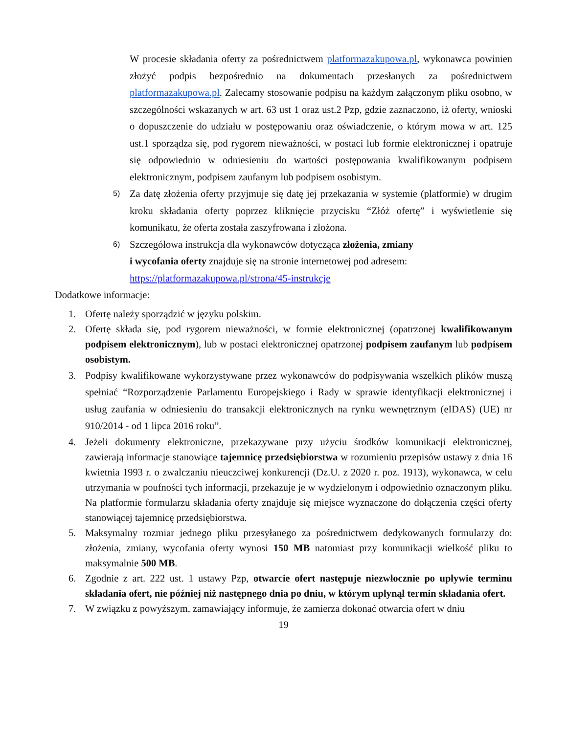W procesie składania oferty za pośrednictwem platformazakupowa.pl, wykonawca powinien złożyć podpis bezpośrednio na dokumentach przesłanych za pośrednictwem platformazakupowa.pl. Zalecamy stosowanie podpisu na każdym załączonym pliku osobno, w szczególności wskazanych w art. 63 ust 1 oraz ust.2 Pzp, gdzie zaznaczono, iż oferty, wnioski o dopuszczenie do udziału w postępowaniu oraz oświadczenie, o którym mowa w art. 125 ust.1 sporządza się, pod rygorem nieważności, w postaci lub formie elektronicznej i opatruje się odpowiednio w odniesieniu do wartości postępowania kwalifikowanym podpisem elektronicznym, podpisem zaufanym lub podpisem osobistym.
5)
Za datę złożenia oferty przyjmuje się datę jej przekazania w systemie (platformie) w drugim kroku składania oferty poprzez kliknięcie przycisku “Złóż ofertę” i wyświetlenie się komunikatu, że oferta została zaszyfrowana i złożona.
6)
Szczegółowa instrukcja dla wykonawców dotycząca złożenia, zmiany
i wycofania oferty znajduje się na stronie internetowej pod adresem:
https://platformazakupowa.pl/strona/45-instrukcje
Dodatkowe informacje:
1. Ofertę należy sporządzić w języku polskim.
2. Ofertę składa się, pod rygorem nieważności, w formie elektronicznej (opatrzonej kwalifikowanym podpisem elektronicznym), lub w postaci elektronicznej opatrzonej podpisem zaufanym lub podpisem osobistym.
3. Podpisy kwalifikowane wykorzystywane przez wykonawców do podpisywania wszelkich plików muszą spełniać “Rozporządzenie Parlamentu Europejskiego i Rady w sprawie identyfikacji elektronicznej i usług zaufania w odniesieniu do transakcji elektronicznych na rynku wewnętrznym (eIDAS) (UE) nr 910/2014 - od 1 lipca 2016 roku”.
4. Jeżeli dokumenty elektroniczne, przekazywane przy użyciu środków komunikacji elektronicznej, zawierają informacje stanowiące tajemnicę przedsiębiorstwa w rozumieniu przepisów ustawy z dnia 16 kwietnia 1993 r. o zwalczaniu nieuczciwej konkurencji (Dz.U. z 2020 r. poz. 1913), wykonawca, w celu utrzymania w poufności tych informacji, przekazuje je w wydzielonym i odpowiednio oznaczonym pliku. Na platformie formularzu składania oferty znajduje się miejsce wyznaczone do dołączenia części oferty stanowiącej tajemnicę przedsiębiorstwa.
5. Maksymalny rozmiar jednego pliku przesyłanego za pośrednictwem dedykowanych formularzy do: złożenia, zmiany, wycofania oferty wynosi 150 MB natomiast przy komunikacji wielkość pliku to maksymalnie 500 MB.
6. Zgodnie z art. 222 ust. 1 ustawy Pzp, otwarcie ofert następuje niezwłocznie po upływie terminu składania ofert, nie później niż następnego dnia po dniu, w którym upłynął termin składania ofert.
7. W związku z powyższym, zamawiający informuje, że zamierza dokonać otwarcia ofert w dniu
19